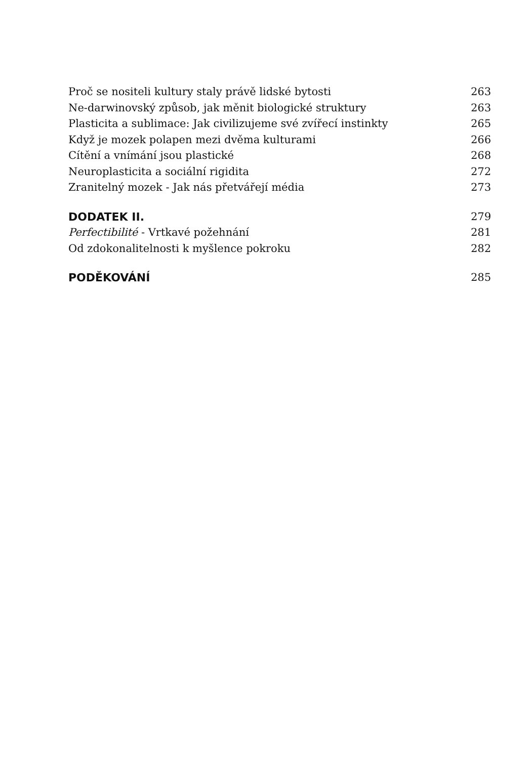Proč se nositeli kultury staly právě lidské bytosti 263
Ne-darwinovský způsob, jak měnit biologické struktury 263
Plasticita a sublimace: Jak civilizujeme své zvířecí instinkty 265
Když je mozek polapen mezi dvěma kulturami 266
Cítění a vnímání jsou plastické 268
Neuroplasticita a sociální rigidita 272
Zranitelný mozek - Jak nás přetvářejí média 273
DODATEK II. 279
Perfectibilité - Vrtkavé požehnání 281
Od zdokonalitelnosti k myšlence pokroku 282
PODĚKOVÁNÍ 285